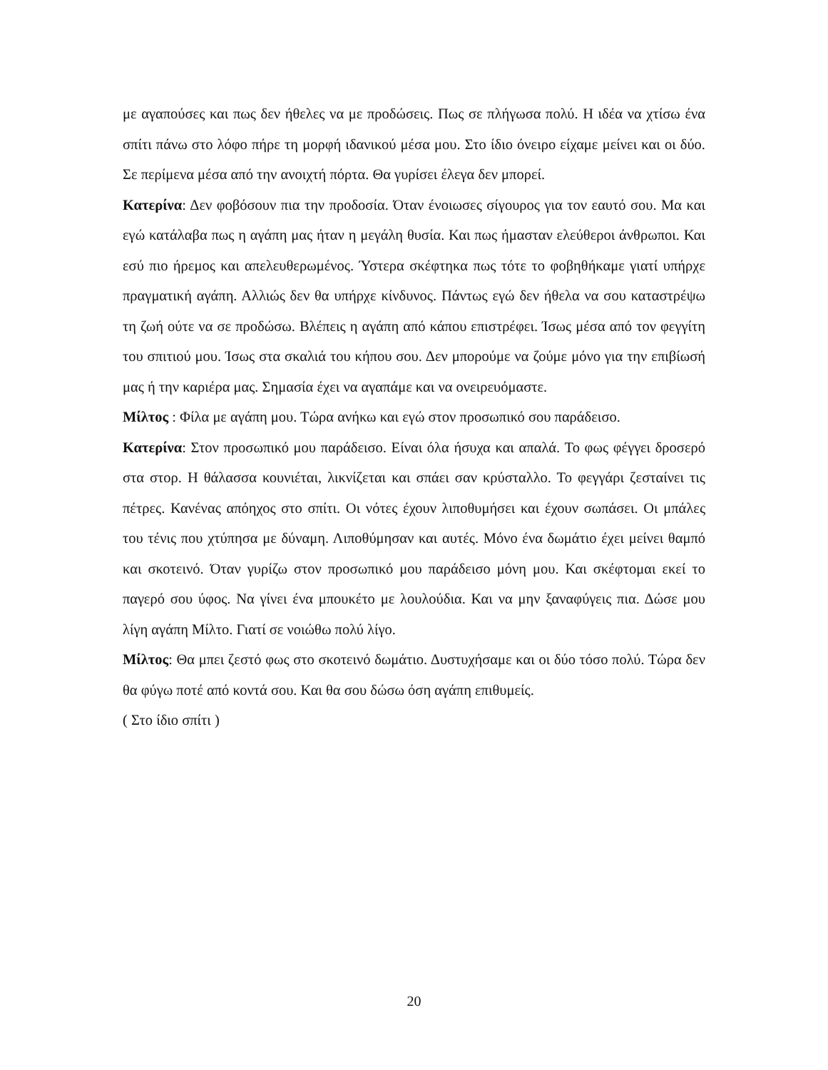με αγαπούσες και πως δεν ήθελες να με προδώσεις. Πως σε πλήγωσα πολύ. Η ιδέα να χτίσω ένα σπίτι πάνω στο λόφο πήρε τη μορφή ιδανικού μέσα μου. Στο ίδιο όνειρο είχαμε μείνει και οι δύο. Σε περίμενα μέσα από την ανοιχτή πόρτα. Θα γυρίσει έλεγα δεν μπορεί.
Κατερίνα: Δεν φοβόσουν πια την προδοσία. Όταν ένοιωσες σίγουρος για τον εαυτό σου. Μα και εγώ κατάλαβα πως η αγάπη μας ήταν η μεγάλη θυσία. Και πως ήμασταν ελεύθεροι άνθρωποι. Και εσύ πιο ήρεμος και απελευθερωμένος. Ύστερα σκέφτηκα πως τότε το φοβηθήκαμε γιατί υπήρχε πραγματική αγάπη. Αλλιώς δεν θα υπήρχε κίνδυνος. Πάντως εγώ δεν ήθελα να σου καταστρέψω τη ζωή ούτε να σε προδώσω. Βλέπεις η αγάπη από κάπου επιστρέφει. Ίσως μέσα από τον φεγγίτη του σπιτιού μου. Ίσως στα σκαλιά του κήπου σου. Δεν μπορούμε να ζούμε μόνο για την επιβίωσή μας ή την καριέρα μας. Σημασία έχει να αγαπάμε και να ονειρευόμαστε.
Μίλτος : Φίλα με αγάπη μου. Τώρα ανήκω και εγώ στον προσωπικό σου παράδεισο.
Κατερίνα: Στον προσωπικό μου παράδεισο. Είναι όλα ήσυχα και απαλά. Το φως φέγγει δροσερό στα στορ. Η θάλασσα κουνιέται, λικνίζεται και σπάει σαν κρύσταλλο. Το φεγγάρι ζεσταίνει τις πέτρες. Κανένας απόηχος στο σπίτι. Οι νότες έχουν λιποθυμήσει και έχουν σωπάσει. Οι μπάλες του τένις που χτύπησα με δύναμη. Λιποθύμησαν και αυτές. Μόνο ένα δωμάτιο έχει μείνει θαμπό και σκοτεινό. Όταν γυρίζω στον προσωπικό μου παράδεισο μόνη μου. Και σκέφτομαι εκεί το παγερό σου ύφος. Να γίνει ένα μπουκέτο με λουλούδια. Και να μην ξαναφύγεις πια. Δώσε μου λίγη αγάπη Μίλτο. Γιατί σε νοιώθω πολύ λίγο.
Μίλτος: Θα μπει ζεστό φως στο σκοτεινό δωμάτιο. Δυστυχήσαμε και οι δύο τόσο πολύ. Τώρα δεν θα φύγω ποτέ από κοντά σου. Και θα σου δώσω όση αγάπη επιθυμείς.
( Στο ίδιο σπίτι )
20